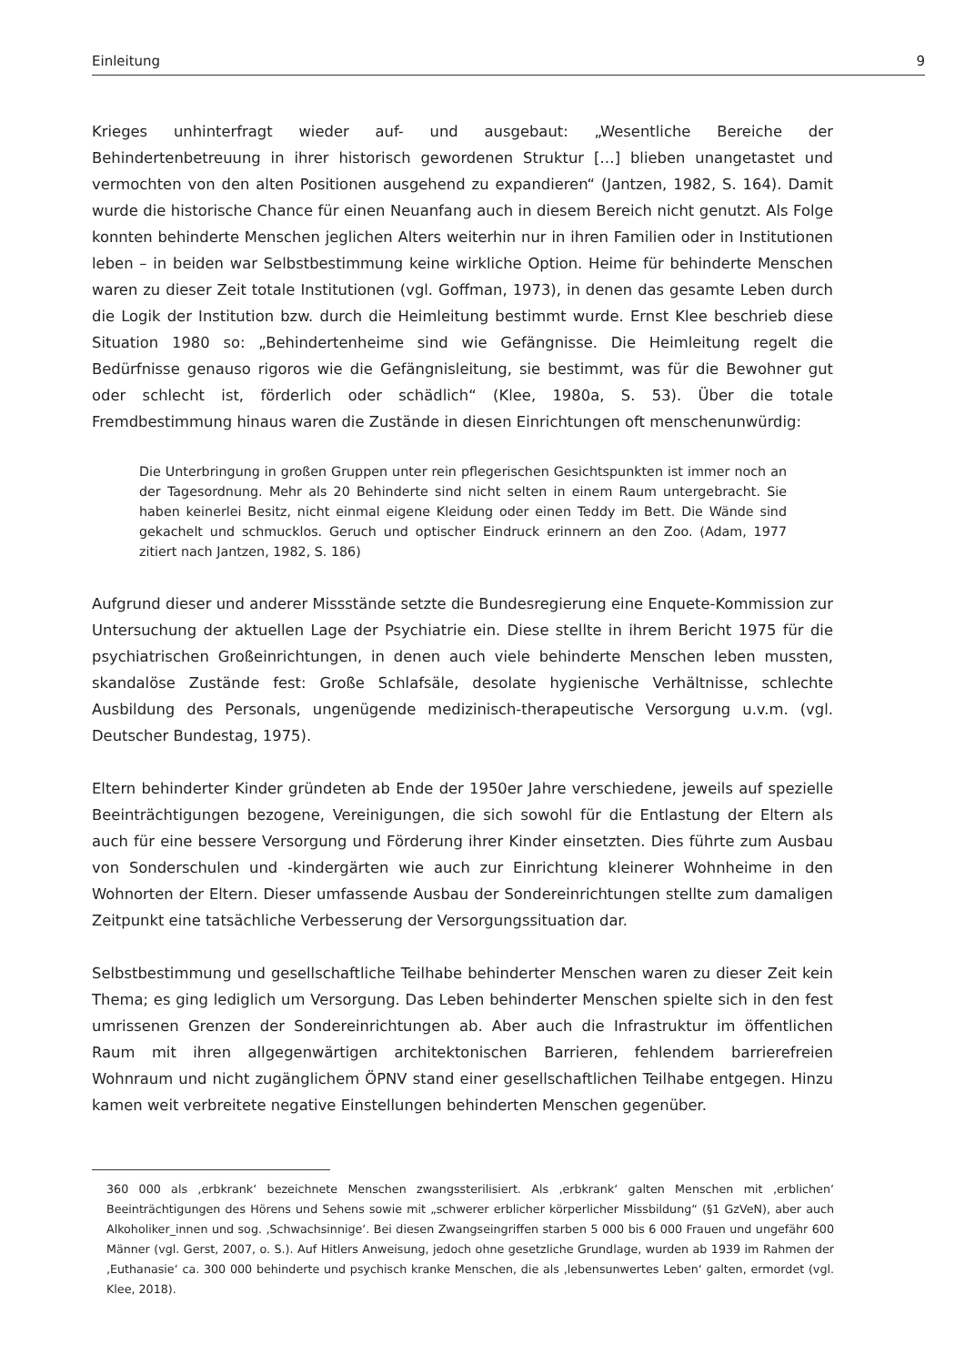Einleitung 9
Krieges unhinterfragt wieder auf- und ausgebaut: „Wesentliche Bereiche der Behindertenbetreuung in ihrer historisch gewordenen Struktur […] blieben unangetastet und vermochten von den alten Positionen ausgehend zu expandieren“ (Jantzen, 1982, S. 164). Damit wurde die historische Chance für einen Neuanfang auch in diesem Bereich nicht genutzt. Als Folge konnten behinderte Menschen jeglichen Alters weiterhin nur in ihren Familien oder in Institutionen leben – in beiden war Selbstbestimmung keine wirkliche Option. Heime für behinderte Menschen waren zu dieser Zeit totale Institutionen (vgl. Goffman, 1973), in denen das gesamte Leben durch die Logik der Institution bzw. durch die Heimleitung bestimmt wurde. Ernst Klee beschrieb diese Situation 1980 so: „Behindertenheime sind wie Gefängnisse. Die Heimleitung regelt die Bedürfnisse genauso rigoros wie die Gefängnisleitung, sie bestimmt, was für die Bewohner gut oder schlecht ist, förderlich oder schädlich“ (Klee, 1980a, S. 53). Über die totale Fremdbestimmung hinaus waren die Zustände in diesen Einrichtungen oft menschenunwürdig:
Die Unterbringung in großen Gruppen unter rein pflegerischen Gesichtspunkten ist immer noch an der Tagesordnung. Mehr als 20 Behinderte sind nicht selten in einem Raum untergebracht. Sie haben keinerlei Besitz, nicht einmal eigene Kleidung oder einen Teddy im Bett. Die Wände sind gekachelt und schmucklos. Geruch und optischer Eindruck erinnern an den Zoo. (Adam, 1977 zitiert nach Jantzen, 1982, S. 186)
Aufgrund dieser und anderer Missstände setzte die Bundesregierung eine Enquete-Kommission zur Untersuchung der aktuellen Lage der Psychiatrie ein. Diese stellte in ihrem Bericht 1975 für die psychiatrischen Großeinrichtungen, in denen auch viele behinderte Menschen leben mussten, skandalöse Zustände fest: Große Schlafsäle, desolate hygienische Verhältnisse, schlechte Ausbildung des Personals, ungenügende medizinisch-therapeutische Versorgung u.v.m. (vgl. Deutscher Bundestag, 1975).
Eltern behinderter Kinder gründeten ab Ende der 1950er Jahre verschiedene, jeweils auf spezielle Beeinträchtigungen bezogene, Vereinigungen, die sich sowohl für die Entlastung der Eltern als auch für eine bessere Versorgung und Förderung ihrer Kinder einsetzten. Dies führte zum Ausbau von Sonderschulen und -kindergärten wie auch zur Einrichtung kleinerer Wohnheime in den Wohnorten der Eltern. Dieser umfassende Ausbau der Sondereinrichtungen stellte zum damaligen Zeitpunkt eine tatsächliche Verbesserung der Versorgungssituation dar.
Selbstbestimmung und gesellschaftliche Teilhabe behinderter Menschen waren zu dieser Zeit kein Thema; es ging lediglich um Versorgung. Das Leben behinderter Menschen spielte sich in den fest umrissenen Grenzen der Sondereinrichtungen ab. Aber auch die Infrastruktur im öffentlichen Raum mit ihren allgegenwärtigen architektonischen Barrieren, fehlendem barrierefreien Wohnraum und nicht zugänglichem ÖPNV stand einer gesellschaftlichen Teilhabe entgegen. Hinzu kamen weit verbreitete negative Einstellungen behinderten Menschen gegenüber.
360 000 als ‚erbkrank‘ bezeichnete Menschen zwangssterilisiert. Als ‚erbkrank‘ galten Menschen mit ‚erblichen‘ Beeinträchtigungen des Hörens und Sehens sowie mit „schwerer erblicher körperlicher Missbildung“ (§1 GzVeN), aber auch Alkoholiker_innen und sog. ‚Schwachsinnige‘. Bei diesen Zwangseingriffen starben 5 000 bis 6 000 Frauen und ungefähr 600 Männer (vgl. Gerst, 2007, o. S.). Auf Hitlers Anweisung, jedoch ohne gesetzliche Grundlage, wurden ab 1939 im Rahmen der ‚Euthanasie‘ ca. 300 000 behinderte und psychisch kranke Menschen, die als ‚lebensunwertes Leben‘ galten, ermordet (vgl. Klee, 2018).